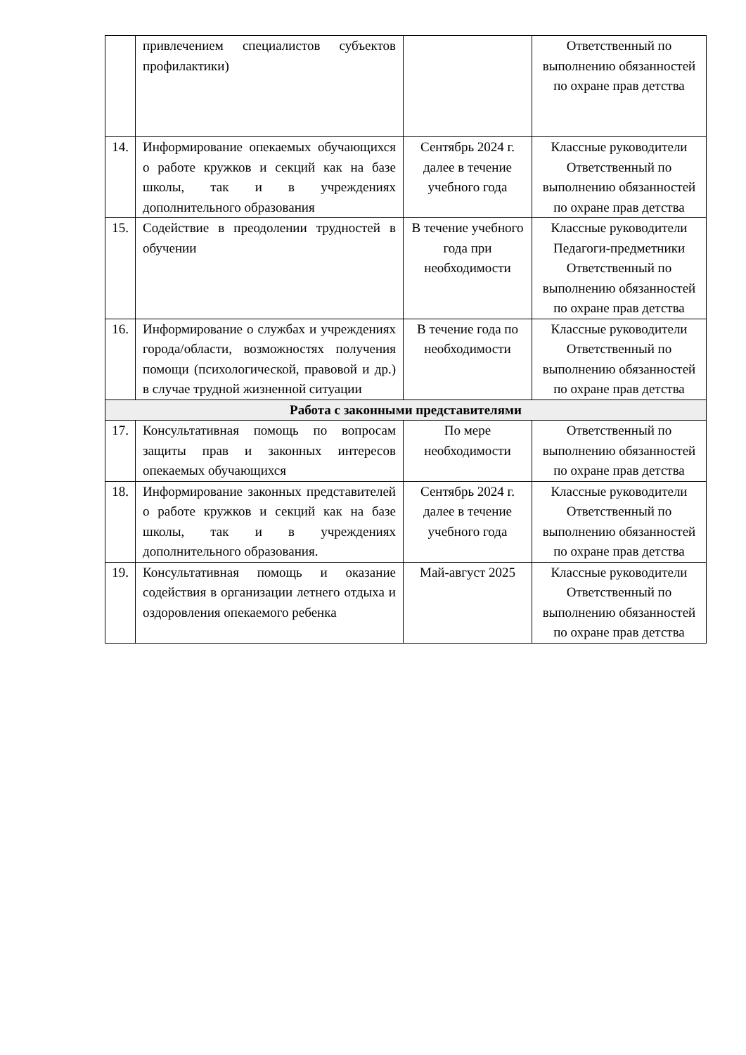| | привлечением специалистов субъектов профилактики) | | Ответственный по выполнению обязанностей по охране прав детства |
| 14. | Информирование опекаемых обучающихся о работе кружков и секций как на базе школы, так и в учреждениях дополнительного образования | Сентябрь 2024 г. далее в течение учебного года | Классные руководители Ответственный по выполнению обязанностей по охране прав детства |
| 15. | Содействие в преодолении трудностей в обучении | В течение учебного года при необходимости | Классные руководители Педагоги-предметники Ответственный по выполнению обязанностей по охране прав детства |
| 16. | Информирование о службах и учреждениях города/области, возможностях получения помощи (психологической, правовой и др.) в случае трудной жизненной ситуации | В течение года по необходимости | Классные руководители Ответственный по выполнению обязанностей по охране прав детства |
| Работа с законными представителями | | | |
| 17. | Консультативная помощь по вопросам защиты прав и законных интересов опекаемых обучающихся | По мере необходимости | Ответственный по выполнению обязанностей по охране прав детства |
| 18. | Информирование законных представителей о работе кружков и секций как на базе школы, так и в учреждениях дополнительного образования. | Сентябрь 2024 г. далее в течение учебного года | Классные руководители Ответственный по выполнению обязанностей по охране прав детства |
| 19. | Консультативная помощь и оказание содействия в организации летнего отдыха и оздоровления опекаемого ребенка | Май-август 2025 | Классные руководители Ответственный по выполнению обязанностей по охране прав детства |